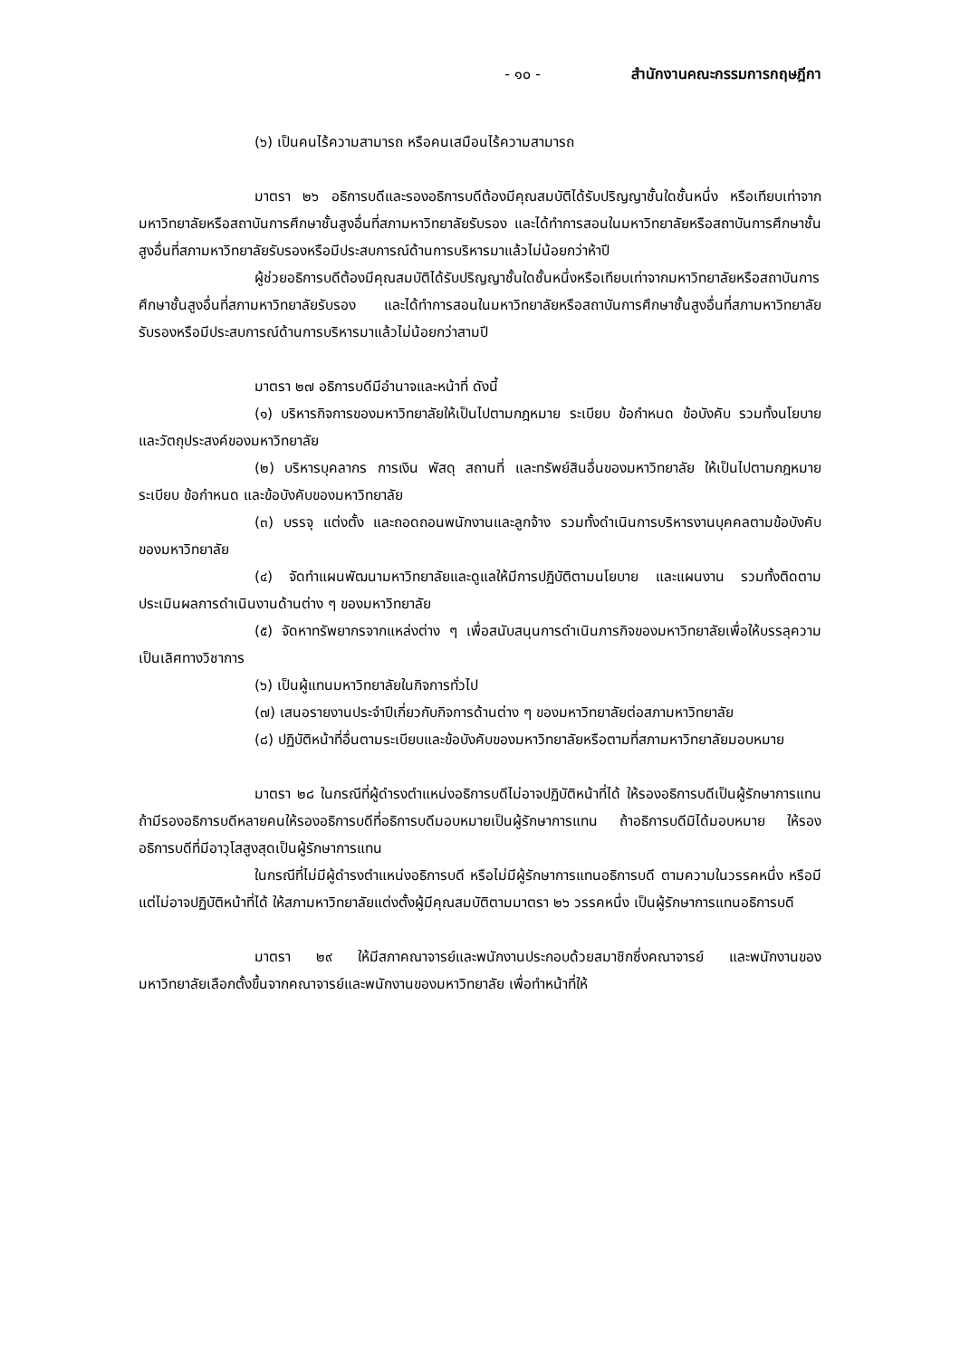- ๑๐ - สำนักงานคณะกรรมการกฤษฎีกา
(๖) เป็นคนไร้ความสามารถ หรือคนเสมือนไร้ความสามารถ
มาตรา ๒๖ อธิการบดีและรองอธิการบดีต้องมีคุณสมบัติได้รับปริญญาชั้นใดชั้นหนึ่ง หรือเทียบเท่าจากมหาวิทยาลัยหรือสถาบันการศึกษาชั้นสูงอื่นที่สภามหาวิทยาลัยรับรอง และได้ทำการสอนในมหาวิทยาลัยหรือสถาบันการศึกษาชั้นสูงอื่นที่สภามหาวิทยาลัยรับรองหรือมีประสบการณ์ด้านการบริหารมาแล้วไม่น้อยกว่าห้าปี
ผู้ช่วยอธิการบดีต้องมีคุณสมบัติได้รับปริญญาชั้นใดชั้นหนึ่งหรือเทียบเท่าจากมหาวิทยาลัยหรือสถาบันการศึกษาชั้นสูงอื่นที่สภามหาวิทยาลัยรับรอง และได้ทำการสอนในมหาวิทยาลัยหรือสถาบันการศึกษาชั้นสูงอื่นที่สภามหาวิทยาลัยรับรองหรือมีประสบการณ์ด้านการบริหารมาแล้วไม่น้อยกว่าสามปี
มาตรา ๒๗ อธิการบดีมีอำนาจและหน้าที่ ดังนี้
(๑) บริหารกิจการของมหาวิทยาลัยให้เป็นไปตามกฎหมาย ระเบียบ ข้อกำหนด ข้อบังคับ รวมทั้งนโยบายและวัตถุประสงค์ของมหาวิทยาลัย
(๒) บริหารบุคลากร การเงิน พัสดุ สถานที่ และทรัพย์สินอื่นของมหาวิทยาลัย ให้เป็นไปตามกฎหมาย ระเบียบ ข้อกำหนด และข้อบังคับของมหาวิทยาลัย
(๓) บรรจุ แต่งตั้ง และถอดถอนพนักงานและลูกจ้าง รวมทั้งดำเนินการบริหารงานบุคคลตามข้อบังคับของมหาวิทยาลัย
(๔) จัดทำแผนพัฒนามหาวิทยาลัยและดูแลให้มีการปฏิบัติตามนโยบาย และแผนงาน รวมทั้งติดตามประเมินผลการดำเนินงานด้านต่าง ๆ ของมหาวิทยาลัย
(๕) จัดหาทรัพยากรจากแหล่งต่าง ๆ เพื่อสนับสนุนการดำเนินภารกิจของมหาวิทยาลัยเพื่อให้บรรลุความเป็นเลิศทางวิชาการ
(๖) เป็นผู้แทนมหาวิทยาลัยในกิจการทั่วไป
(๗) เสนอรายงานประจำปีเกี่ยวกับกิจการด้านต่าง ๆ ของมหาวิทยาลัยต่อสภามหาวิทยาลัย
(๘) ปฏิบัติหน้าที่อื่นตามระเบียบและข้อบังคับของมหาวิทยาลัยหรือตามที่สภามหาวิทยาลัยมอบหมาย
มาตรา ๒๘ ในกรณีที่ผู้ดำรงตำแหน่งอธิการบดีไม่อาจปฏิบัติหน้าที่ได้ ให้รองอธิการบดีเป็นผู้รักษาการแทน ถ้ามีรองอธิการบดีหลายคนให้รองอธิการบดีที่อธิการบดีมอบหมายเป็นผู้รักษาการแทน ถ้าอธิการบดีมิได้มอบหมาย ให้รองอธิการบดีที่มีอาวุโสสูงสุดเป็นผู้รักษาการแทน
ในกรณีที่ไม่มีผู้ดำรงตำแหน่งอธิการบดี หรือไม่มีผู้รักษาการแทนอธิการบดี ตามความในวรรคหนึ่ง หรือมีแต่ไม่อาจปฏิบัติหน้าที่ได้ ให้สภามหาวิทยาลัยแต่งตั้งผู้มีคุณสมบัติตามมาตรา ๒๖ วรรคหนึ่ง เป็นผู้รักษาการแทนอธิการบดี
มาตรา ๒๙ ให้มีสภาคณาจารย์และพนักงานประกอบด้วยสมาชิกซึ่งคณาจารย์ และพนักงานของมหาวิทยาลัยเลือกตั้งขึ้นจากคณาจารย์และพนักงานของมหาวิทยาลัย เพื่อทำหน้าที่ให้